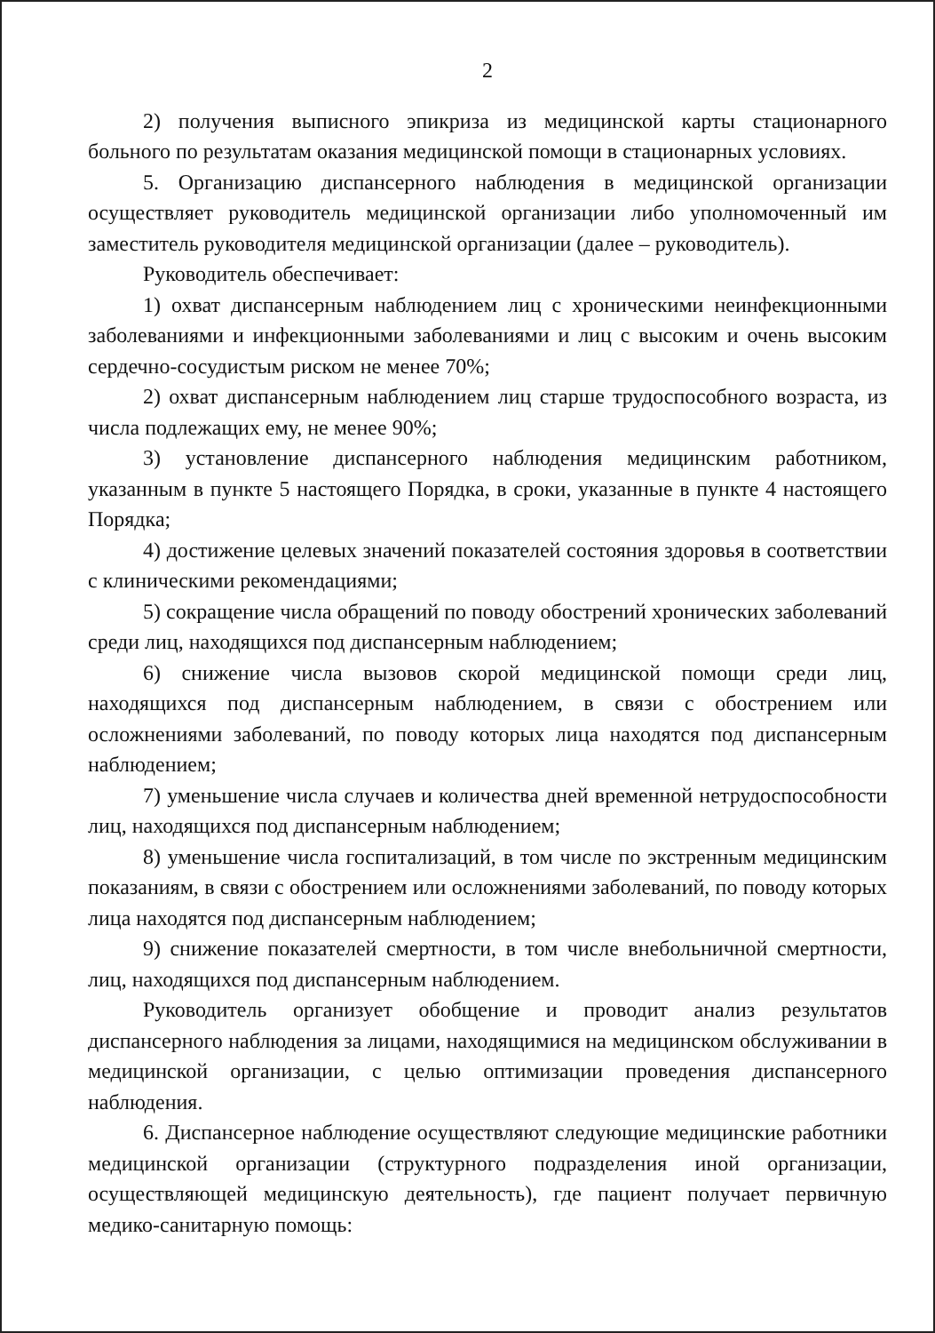2
2) получения выписного эпикриза из медицинской карты стационарного больного по результатам оказания медицинской помощи в стационарных условиях.
5. Организацию диспансерного наблюдения в медицинской организации осуществляет руководитель медицинской организации либо уполномоченный им заместитель руководителя медицинской организации (далее – руководитель).
Руководитель обеспечивает:
1) охват диспансерным наблюдением лиц с хроническими неинфекционными заболеваниями и инфекционными заболеваниями и лиц с высоким и очень высоким сердечно-сосудистым риском не менее 70%;
2) охват диспансерным наблюдением лиц старше трудоспособного возраста, из числа подлежащих ему, не менее 90%;
3) установление диспансерного наблюдения медицинским работником, указанным в пункте 5 настоящего Порядка, в сроки, указанные в пункте 4 настоящего Порядка;
4) достижение целевых значений показателей состояния здоровья в соответствии с клиническими рекомендациями;
5) сокращение числа обращений по поводу обострений хронических заболеваний среди лиц, находящихся под диспансерным наблюдением;
6) снижение числа вызовов скорой медицинской помощи среди лиц, находящихся под диспансерным наблюдением, в связи с обострением или осложнениями заболеваний, по поводу которых лица находятся под диспансерным наблюдением;
7) уменьшение числа случаев и количества дней временной нетрудоспособности лиц, находящихся под диспансерным наблюдением;
8) уменьшение числа госпитализаций, в том числе по экстренным медицинским показаниям, в связи с обострением или осложнениями заболеваний, по поводу которых лица находятся под диспансерным наблюдением;
9) снижение показателей смертности, в том числе внебольничной смертности, лиц, находящихся под диспансерным наблюдением.
Руководитель организует обобщение и проводит анализ результатов диспансерного наблюдения за лицами, находящимися на медицинском обслуживании в медицинской организации, с целью оптимизации проведения диспансерного наблюдения.
6. Диспансерное наблюдение осуществляют следующие медицинские работники медицинской организации (структурного подразделения иной организации, осуществляющей медицинскую деятельность), где пациент получает первичную медико-санитарную помощь: